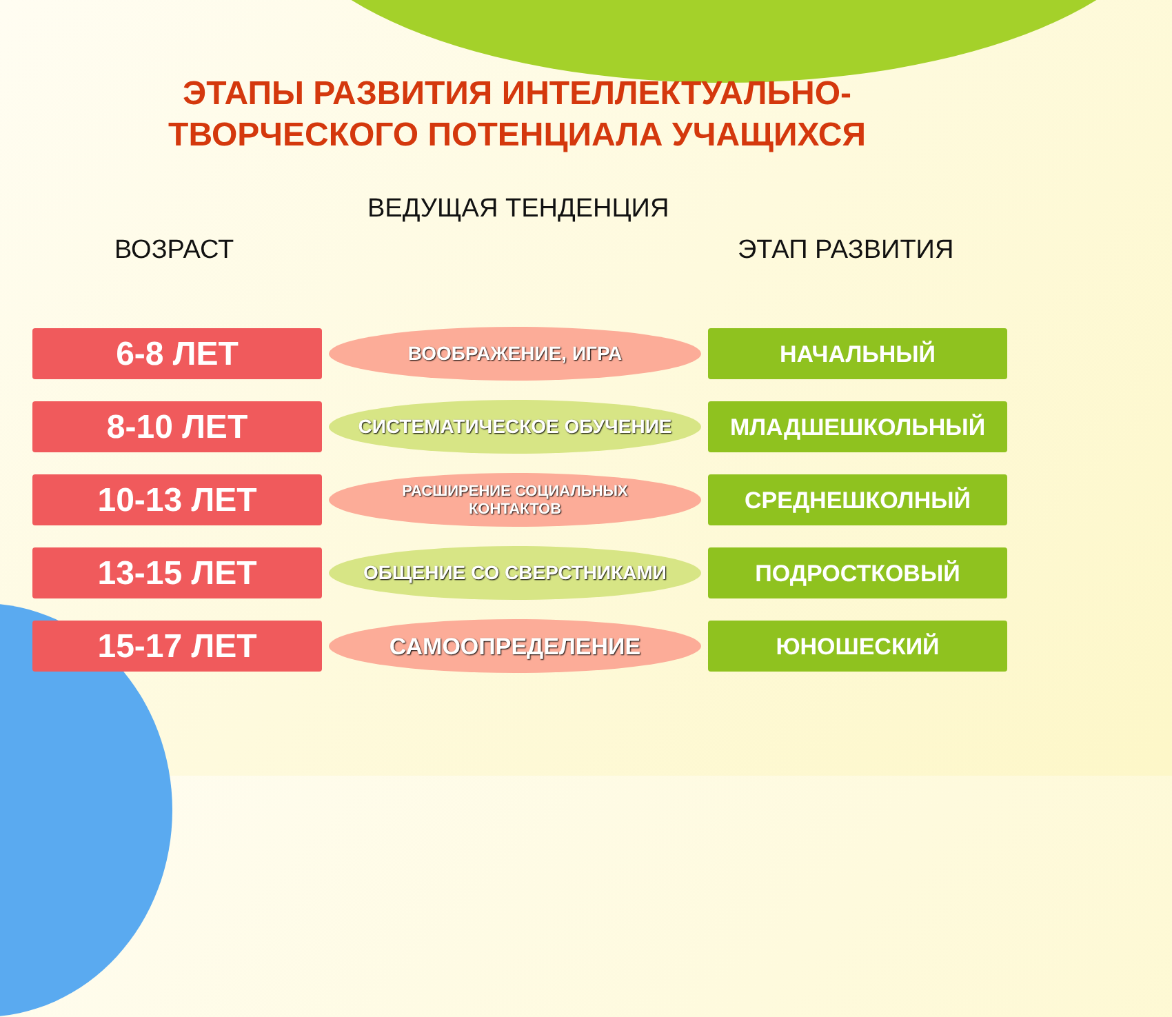ЭТАПЫ РАЗВИТИЯ ИНТЕЛЛЕКТУАЛЬНО-
ТВОРЧЕСКОГО ПОТЕНЦИАЛА УЧАЩИХСЯ
ВЕДУЩАЯ ТЕНДЕНЦИЯ
ВОЗРАСТ ЭТАП РАЗВИТИЯ
6-8 ЛЕТ
ВООБРАЖЕНИЕ, ИГРА
НАЧАЛЬНЫЙ
8-10 ЛЕТ
СИСТЕМАТИЧЕСКОЕ ОБУЧЕНИЕ
МЛАДШЕШКОЛЬНЫЙ
10-13 ЛЕТ
РАСШИРЕНИЕ СОЦИАЛЬНЫХ
КОНТАКТОВ
СРЕДНЕШКОЛНЫЙ
13-15 ЛЕТ
ОБЩЕНИЕ СО СВЕРСТНИКАМИ
ПОДРОСТКОВЫЙ
15-17 ЛЕТ
САМООПРЕДЕЛЕНИЕ
ЮНОШЕСКИЙ